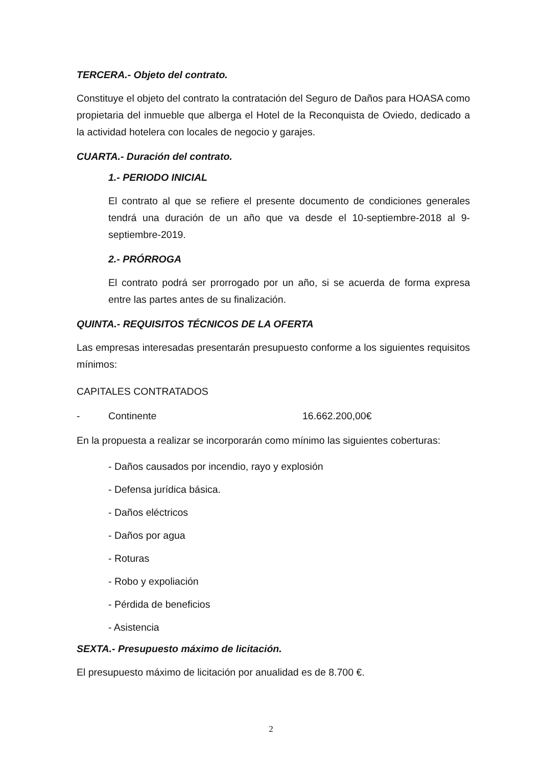TERCERA.- Objeto del contrato.
Constituye el objeto del contrato la contratación del Seguro de Daños para HOASA como propietaria del inmueble que alberga el Hotel de la Reconquista de Oviedo, dedicado a la actividad hotelera con locales de negocio y garajes.
CUARTA.- Duración del contrato.
1.- PERIODO INICIAL
El contrato al que se refiere el presente documento de condiciones generales tendrá una duración de un año que va desde el 10-septiembre-2018 al 9-septiembre-2019.
2.- PRÓRROGA
El contrato podrá ser prorrogado por un año, si se acuerda de forma expresa entre las partes antes de su finalización.
QUINTA.- REQUISITOS TÉCNICOS DE LA OFERTA
Las empresas interesadas presentarán presupuesto conforme a los siguientes requisitos mínimos:
CAPITALES CONTRATADOS
- Continente 16.662.200,00€
En la propuesta a realizar se incorporarán como mínimo las siguientes coberturas:
- Daños causados por incendio, rayo y explosión
- Defensa jurídica básica.
- Daños eléctricos
- Daños por agua
- Roturas
- Robo y expoliación
- Pérdida de beneficios
- Asistencia
SEXTA.- Presupuesto máximo de licitación.
El presupuesto máximo de licitación por anualidad es de 8.700 €.
2